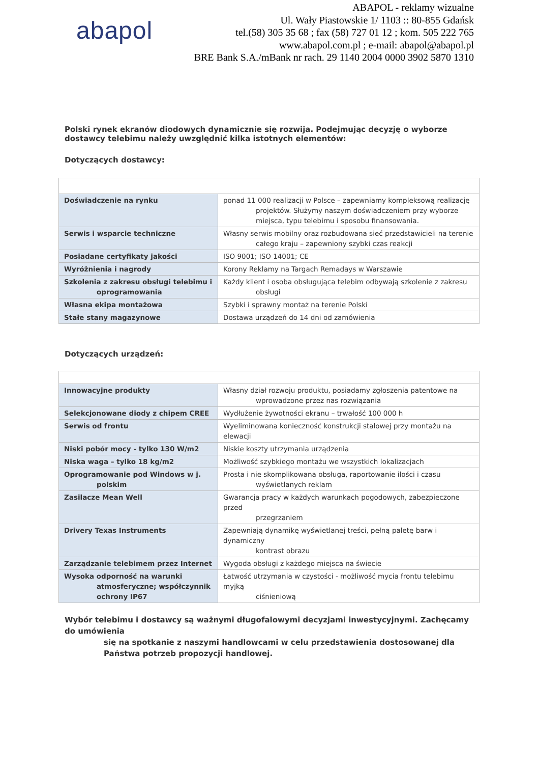abapol
ABAPOL - reklamy wizualne
Ul. Wały Piastowskie 1/ 1103 :: 80-855 Gdańsk
tel.(58) 305 35 68 ; fax (58) 727 01 12 ; kom. 505 222 765
www.abapol.com.pl ; e-mail: abapol@abapol.pl
BRE Bank S.A./mBank nr rach. 29 1140 2004 0000 3902 5870 1310
Polski rynek ekranów diodowych dynamicznie się rozwija. Podejmując decyzję o wyborze dostawcy telebimu należy uwzględnić kilka istotnych elementów:
Dotyczących dostawcy:
| Doświadczenie na rynku | ponad 11 000 realizacji w Polsce – zapewniamy kompleksową realizację projektów. Służymy naszym doświadczeniem przy wyborze miejsca, typu telebimu i sposobu finansowania. |
| Serwis i wsparcie techniczne | Własny serwis mobilny oraz rozbudowana sieć przedstawicieli na terenie całego kraju – zapewniony szybki czas reakcji |
| Posiadane certyfikaty jakości | ISO 9001; ISO 14001; CE |
| Wyróżnienia i nagrody | Korony Reklamy na Targach Remadays w Warszawie |
| Szkolenia z zakresu obsługi telebimu i oprogramowania | Każdy klient i osoba obsługująca telebim odbywają szkolenie z zakresu obsługi |
| Własna ekipa montażowa | Szybki i sprawny montaż na terenie Polski |
| Stałe stany magazynowe | Dostawa urządzeń do 14 dni od zamówienia |
Dotyczących urządzeń:
| Innowacyjne produkty | Własny dział rozwoju produktu, posiadamy zgłoszenia patentowe na wprowadzone przez nas rozwiązania |
| Selekcjonowane diody z chipem CREE | Wydłużenie żywotności ekranu – trwałość 100 000 h |
| Serwis od frontu | Wyeliminowana konieczność konstrukcji stalowej przy montażu na elewacji |
| Niski pobór mocy - tylko 130 W/m2 | Niskie koszty utrzymania urządzenia |
| Niska waga – tylko 18 kg/m2 | Możliwość szybkiego montażu we wszystkich lokalizacjach |
| Oprogramowanie pod Windows w j. polskim | Prosta i nie skomplikowana obsługa, raportowanie ilości i czasu wyświetlanych reklam |
| Zasilacze Mean Well | Gwarancja pracy w każdych warunkach pogodowych, zabezpieczone przed przegrzaniem |
| Drivery Texas Instruments | Zapewniają dynamikę wyświetlanej treści, pełną paletę barw i dynamiczny kontrast obrazu |
| Zarządzanie telebimem przez Internet | Wygoda obsługi z każdego miejsca na świecie |
| Wysoka odporność na warunki atmosferyczne; współczynnik ochrony IP67 | Łatwość utrzymania w czystości - możliwość mycia frontu telebimu myjką ciśnieniową |
Wybór telebimu i dostawcy są ważnymi długofalowymi decyzjami inwestycyjnymi. Zachęcamy do umówienia
się na spotkanie z naszymi handlowcami w celu przedstawienia dostosowanej dla Państwa potrzeb propozycji handlowej.